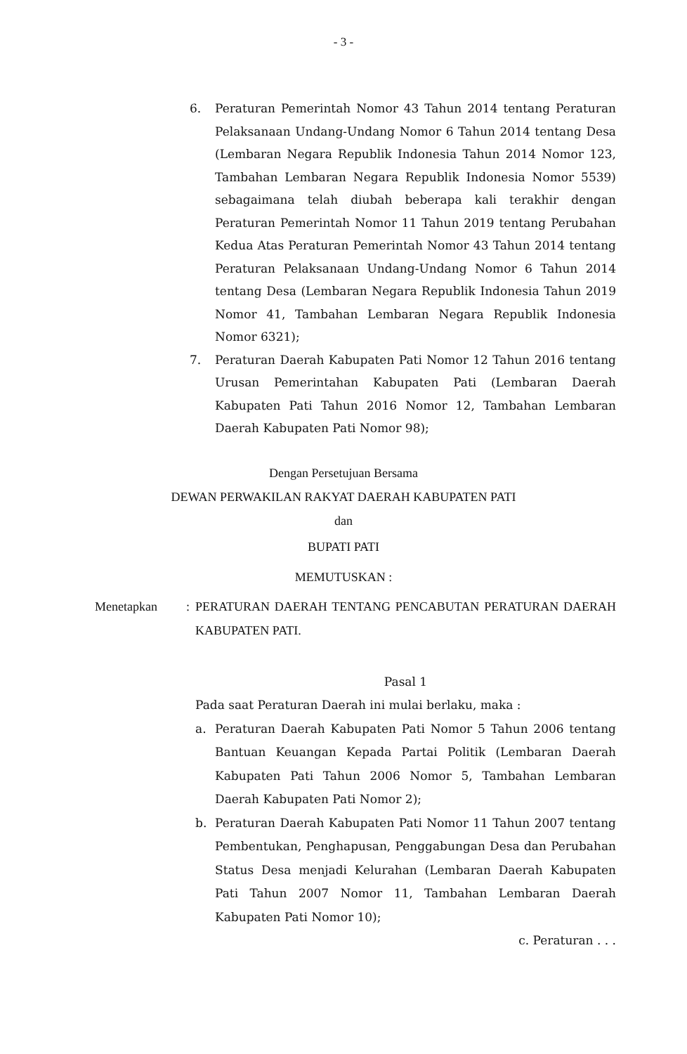- 3 -
6. Peraturan Pemerintah Nomor 43 Tahun 2014 tentang Peraturan Pelaksanaan Undang-Undang Nomor 6 Tahun 2014 tentang Desa (Lembaran Negara Republik Indonesia Tahun 2014 Nomor 123, Tambahan Lembaran Negara Republik Indonesia Nomor 5539) sebagaimana telah diubah beberapa kali terakhir dengan Peraturan Pemerintah Nomor 11 Tahun 2019 tentang Perubahan Kedua Atas Peraturan Pemerintah Nomor 43 Tahun 2014 tentang Peraturan Pelaksanaan Undang-Undang Nomor 6 Tahun 2014 tentang Desa (Lembaran Negara Republik Indonesia Tahun 2019 Nomor 41, Tambahan Lembaran Negara Republik Indonesia Nomor 6321);
7. Peraturan Daerah Kabupaten Pati Nomor 12 Tahun 2016 tentang Urusan Pemerintahan Kabupaten Pati (Lembaran Daerah Kabupaten Pati Tahun 2016 Nomor 12, Tambahan Lembaran Daerah Kabupaten Pati Nomor 98);
Dengan Persetujuan Bersama
DEWAN PERWAKILAN RAKYAT DAERAH KABUPATEN PATI
dan
BUPATI PATI
MEMUTUSKAN :
Menetapkan : PERATURAN DAERAH TENTANG PENCABUTAN PERATURAN DAERAH KABUPATEN PATI.
Pasal 1
Pada saat Peraturan Daerah ini mulai berlaku, maka :
a. Peraturan Daerah Kabupaten Pati Nomor 5 Tahun 2006 tentang Bantuan Keuangan Kepada Partai Politik (Lembaran Daerah Kabupaten Pati Tahun 2006 Nomor 5, Tambahan Lembaran Daerah Kabupaten Pati Nomor 2);
b. Peraturan Daerah Kabupaten Pati Nomor 11 Tahun 2007 tentang Pembentukan, Penghapusan, Penggabungan Desa dan Perubahan Status Desa menjadi Kelurahan (Lembaran Daerah Kabupaten Pati Tahun 2007 Nomor 11, Tambahan Lembaran Daerah Kabupaten Pati Nomor 10);
c. Peraturan . . .